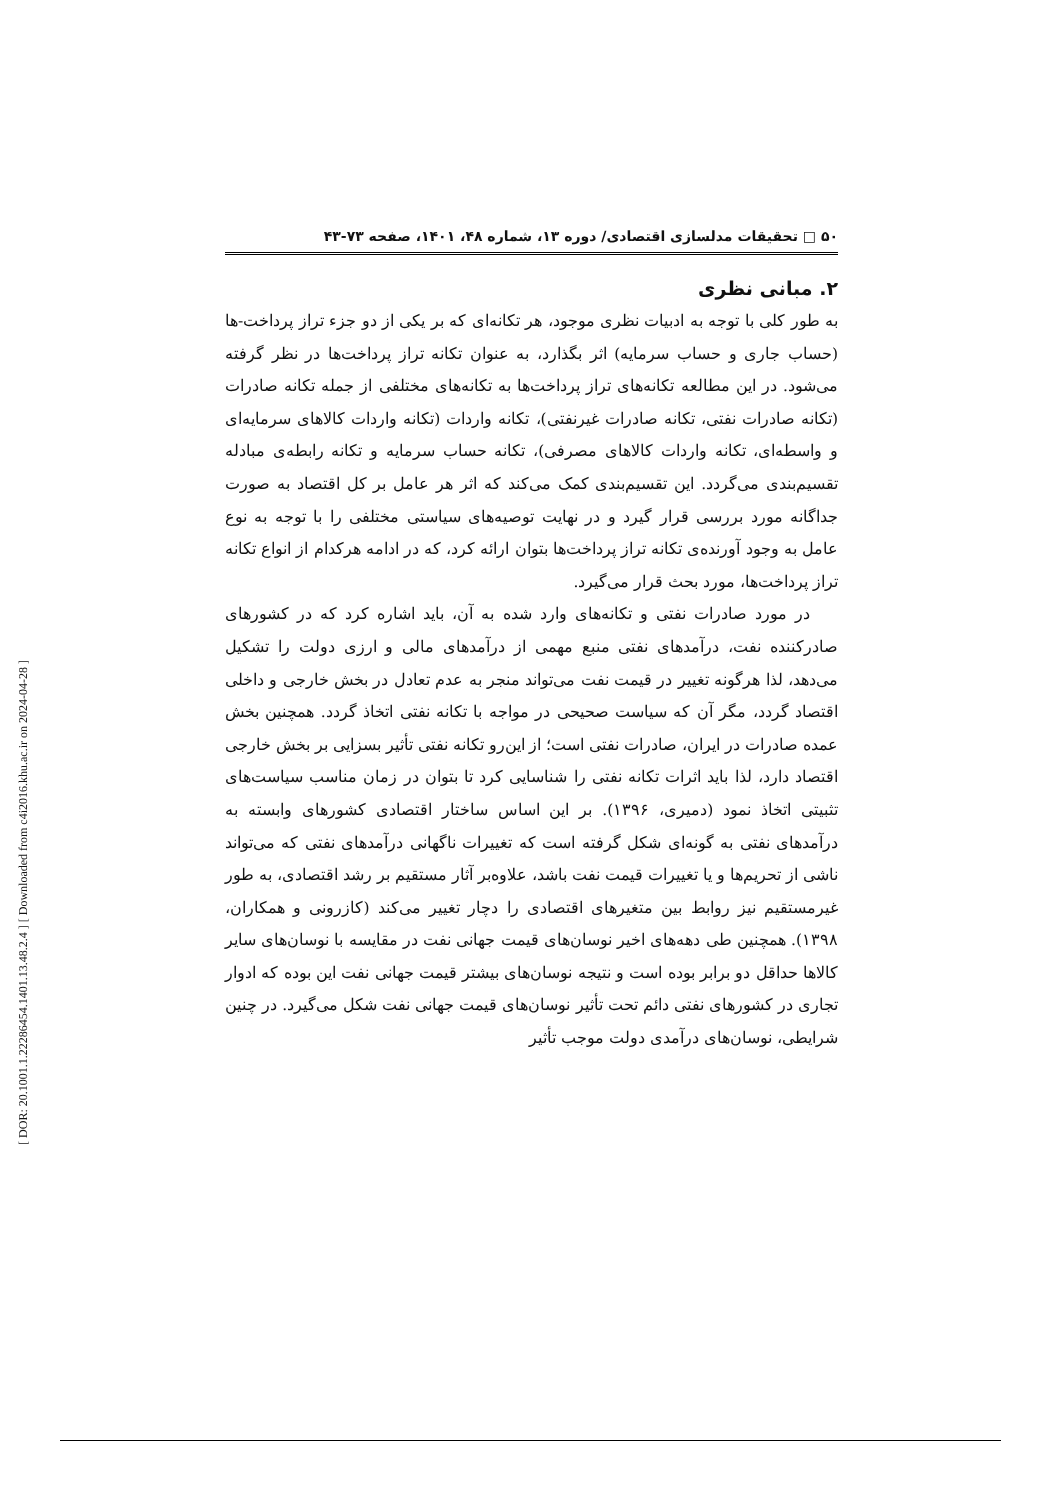[ DOR: 20.1001.1.22286454.1401.13.48.2.4 ] [ Downloaded from c4i2016.khu.ac.ir on 2024-04-28 ]
۵۰ □ تحقیقات مدلسازی اقتصادی/ دوره ۱۳، شماره ۴۸، ۱۴۰۱، صفحه ۷۳-۴۳
۲. مبانی نظری
به طور کلی با توجه به ادبیات نظری موجود، هر تکانه‌ای که بر یکی از دو جزء تراز پرداخت-ها (حساب جاری و حساب سرمایه) اثر بگذارد، به عنوان تکانه تراز پرداخت‌ها در نظر گرفته می‌شود. در این مطالعه تکانه‌های تراز پرداخت‌ها به تکانه‌های مختلفی از جمله تکانه صادرات (تکانه صادرات نفتی، تکانه صادرات غیرنفتی)، تکانه واردات (تکانه واردات کالاهای سرمایه‌ای و واسطه‌ای، تکانه واردات کالاهای مصرفی)، تکانه حساب سرمایه و تکانه رابطه‌ی مبادله تقسیم‌بندی می‌گردد. این تقسیم‌بندی کمک می‌کند که اثر هر عامل بر کل اقتصاد به صورت جداگانه مورد بررسی قرار گیرد و در نهایت توصیه‌های سیاستی مختلفی را با توجه به نوع عامل به وجود آورنده‌ی تکانه تراز پرداخت‌ها بتوان ارائه کرد، که در ادامه هرکدام از انواع تکانه تراز پرداخت‌ها، مورد بحث قرار می‌گیرد.
در مورد صادرات نفتی و تکانه‌های وارد شده به آن، باید اشاره کرد که در کشورهای صادرکننده نفت، درآمدهای نفتی منبع مهمی از درآمدهای مالی و ارزی دولت را تشکیل می‌دهد، لذا هرگونه تغییر در قیمت نفت می‌تواند منجر به عدم تعادل در بخش خارجی و داخلی اقتصاد گردد، مگر آن که سیاست صحیحی در مواجه با تکانه نفتی اتخاذ گردد. همچنین بخش عمده صادرات در ایران، صادرات نفتی است؛ از این‌رو تکانه نفتی تأثیر بسزایی بر بخش خارجی اقتصاد دارد، لذا باید اثرات تکانه نفتی را شناسایی کرد تا بتوان در زمان مناسب سیاست‌های تثبیتی اتخاذ نمود (دمیری، ۱۳۹۶). بر این اساس ساختار اقتصادی کشورهای وابسته به درآمدهای نفتی به گونه‌ای شکل گرفته است که تغییرات ناگهانی درآمدهای نفتی که می‌تواند ناشی از تحریم‌ها و یا تغییرات قیمت نفت باشد، علاوه‌بر آثار مستقیم بر رشد اقتصادی، به طور غیرمستقیم نیز روابط بین متغیرهای اقتصادی را دچار تغییر می‌کند (کازرونی و همکاران، ۱۳۹۸). همچنین طی دهه‌های اخیر نوسان‌های قیمت جهانی نفت در مقایسه با نوسان‌های سایر کالاها حداقل دو برابر بوده است و نتیجه نوسان‌های بیشتر قیمت جهانی نفت این بوده که ادوار تجاری در کشورهای نفتی دائم تحت تأثیر نوسان‌های قیمت جهانی نفت شکل می‌گیرد. در چنین شرایطی، نوسان‌های درآمدی دولت موجب تأثیر